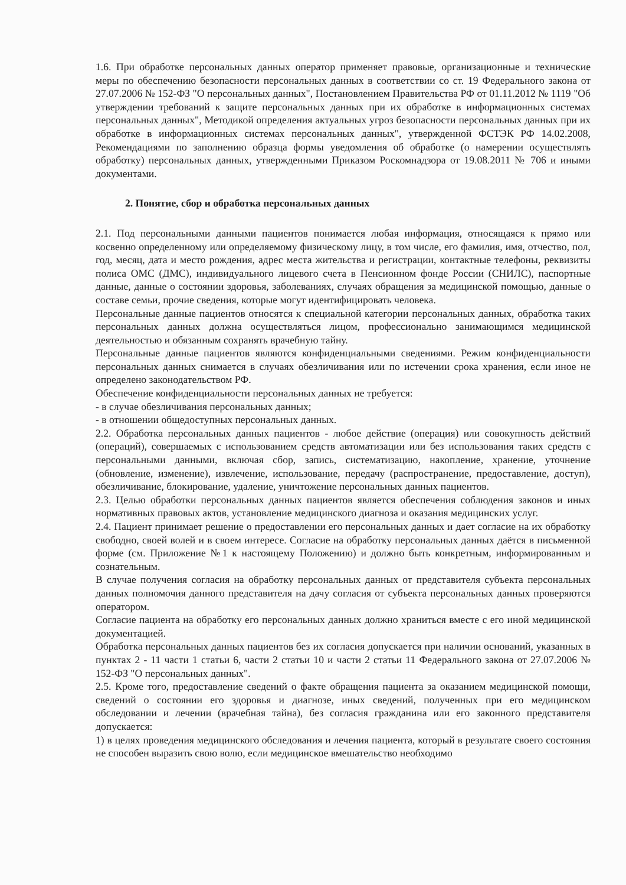1.6. При обработке персональных данных оператор применяет правовые, организационные и технические меры по обеспечению безопасности персональных данных в соответствии со ст. 19 Федерального закона от 27.07.2006 № 152-ФЗ "О персональных данных", Постановлением Правительства РФ от 01.11.2012 № 1119 "Об утверждении требований к защите персональных данных при их обработке в информационных системах персональных данных", Методикой определения актуальных угроз безопасности персональных данных при их обработке в информационных системах персональных данных", утвержденной ФСТЭК РФ 14.02.2008, Рекомендациями по заполнению образца формы уведомления об обработке (о намерении осуществлять обработку) персональных данных, утвержденными Приказом Роскомнадзора от 19.08.2011 № 706 и иными документами.
2. Понятие, сбор и обработка персональных данных
2.1. Под персональными данными пациентов понимается любая информация, относящаяся к прямо или косвенно определенному или определяемому физическому лицу, в том числе, его фамилия, имя, отчество, пол, год, месяц, дата и место рождения, адрес места жительства и регистрации, контактные телефоны, реквизиты полиса ОМС (ДМС), индивидуального лицевого счета в Пенсионном фонде России (СНИЛС), паспортные данные, данные о состоянии здоровья, заболеваниях, случаях обращения за медицинской помощью, данные о составе семьи, прочие сведения, которые могут идентифицировать человека.
Персональные данные пациентов относятся к специальной категории персональных данных, обработка таких персональных данных должна осуществляться лицом, профессионально занимающимся медицинской деятельностью и обязанным сохранять врачебную тайну.
Персональные данные пациентов являются конфиденциальными сведениями. Режим конфиденциальности персональных данных снимается в случаях обезличивания или по истечении срока хранения, если иное не определено законодательством РФ.
Обеспечение конфиденциальности персональных данных не требуется:
- в случае обезличивания персональных данных;
- в отношении общедоступных персональных данных.
2.2. Обработка персональных данных пациентов - любое действие (операция) или совокупность действий (операций), совершаемых с использованием средств автоматизации или без использования таких средств с персональными данными, включая сбор, запись, систематизацию, накопление, хранение, уточнение (обновление, изменение), извлечение, использование, передачу (распространение, предоставление, доступ), обезличивание, блокирование, удаление, уничтожение персональных данных пациентов.
2.3. Целью обработки персональных данных пациентов является обеспечения соблюдения законов и иных нормативных правовых актов, установление медицинского диагноза и оказания медицинских услуг.
2.4. Пациент принимает решение о предоставлении его персональных данных и дает согласие на их обработку свободно, своей волей и в своем интересе. Согласие на обработку персональных данных даётся в письменной форме (см. Приложение №1 к настоящему Положению) и должно быть конкретным, информированным и сознательным.
В случае получения согласия на обработку персональных данных от представителя субъекта персональных данных полномочия данного представителя на дачу согласия от субъекта персональных данных проверяются оператором.
Согласие пациента на обработку его персональных данных должно храниться вместе с его иной медицинской документацией.
Обработка персональных данных пациентов без их согласия допускается при наличии оснований, указанных в пунктах 2 - 11 части 1 статьи 6, части 2 статьи 10 и части 2 статьи 11 Федерального закона от 27.07.2006 № 152-ФЗ "О персональных данных".
2.5. Кроме того, предоставление сведений о факте обращения пациента за оказанием медицинской помощи, сведений о состоянии его здоровья и диагнозе, иных сведений, полученных при его медицинском обследовании и лечении (врачебная тайна), без согласия гражданина или его законного представителя допускается:
1) в целях проведения медицинского обследования и лечения пациента, который в результате своего состояния не способен выразить свою волю, если медицинское вмешательство необходимо